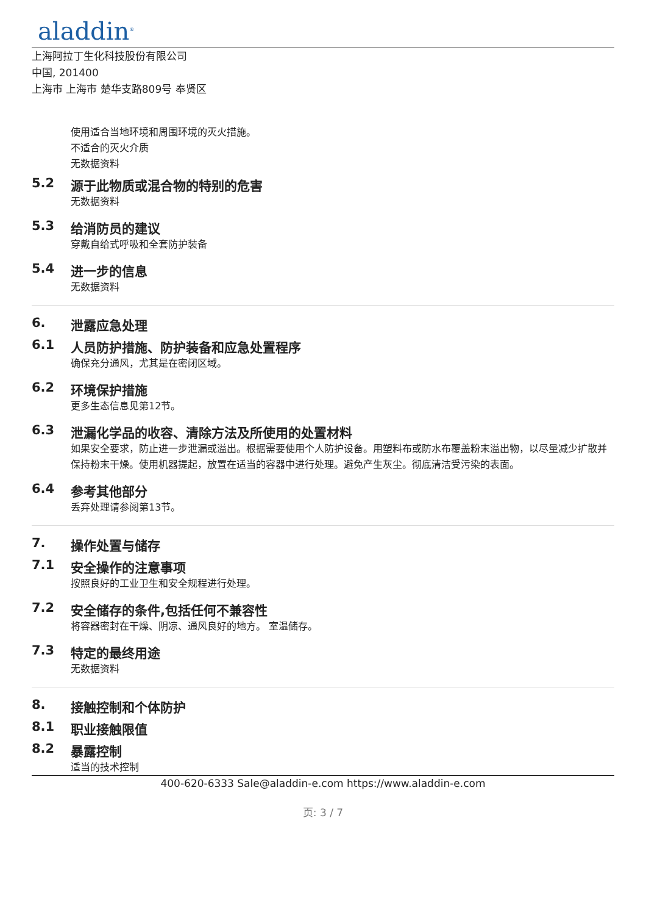aladdin<sup>®</sup>
上海阿拉丁生化科技股份有限公司
中国, 201400
上海市 上海市 楚华支路809号 奉贤区
使用适合当地环境和周围环境的灭火措施。
不适合的灭火介质
无数据资料
5.2 源于此物质或混合物的特别的危害
无数据资料
5.3 给消防员的建议
穿戴自给式呼吸和全套防护装备
5.4 进一步的信息
无数据资料
6. 泄露应急处理
6.1 人员防护措施、防护装备和应急处置程序
确保充分通风，尤其是在密闭区域。
6.2 环境保护措施
更多生态信息见第12节。
6.3 泄漏化学品的收容、清除方法及所使用的处置材料
如果安全要求，防止进一步泄漏或溢出。根据需要使用个人防护设备。用塑料布或防水布覆盖粉末溢出物，以尽量减少扩散并保持粉末干燥。使用机器提起，放置在适当的容器中进行处理。避免产生灰尘。彻底清洁受污染的表面。
6.4 参考其他部分
丢弃处理请参阅第13节。
7. 操作处置与储存
7.1 安全操作的注意事项
按照良好的工业卫生和安全规程进行处理。
7.2 安全储存的条件,包括任何不兼容性
将容器密封在干燥、阴凉、通风良好的地方。 室温储存。
7.3 特定的最终用途
无数据资料
8. 接触控制和个体防护
8.1 职业接触限值
8.2 暴露控制
适当的技术控制
400-620-6333 Sale@aladdin-e.com https://www.aladdin-e.com
页: 3 / 7